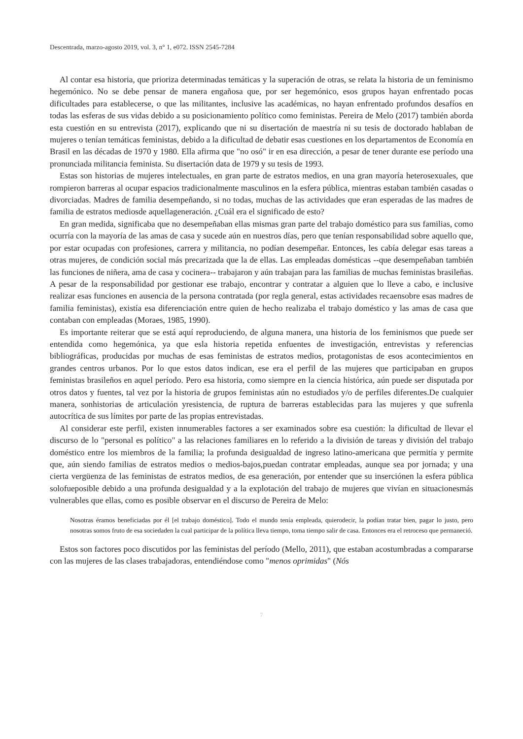Descentrada, marzo-agosto 2019, vol. 3, n° 1, e072. ISSN 2545-7284
Al contar esa historia, que prioriza determinadas temáticas y la superación de otras, se relata la historia de un feminismo hegemónico. No se debe pensar de manera engañosa que, por ser hegemónico, esos grupos hayan enfrentado pocas dificultades para establecerse, o que las militantes, inclusive las académicas, no hayan enfrentado profundos desafíos en todas las esferas de sus vidas debido a su posicionamiento político como feministas. Pereira de Melo (2017) también aborda esta cuestión en su entrevista (2017), explicando que ni su disertación de maestría ni su tesis de doctorado hablaban de mujeres o tenían temáticas feministas, debido a la dificultad de debatir esas cuestiones en los departamentos de Economía en Brasil en las décadas de 1970 y 1980. Ella afirma que "no osó" ir en esa dirección, a pesar de tener durante ese período una pronunciada militancia feminista. Su disertación data de 1979 y su tesis de 1993.
Estas son historias de mujeres intelectuales, en gran parte de estratos medios, en una gran mayoría heterosexuales, que rompieron barreras al ocupar espacios tradicionalmente masculinos en la esfera pública, mientras estaban también casadas o divorciadas. Madres de familia desempeñando, si no todas, muchas de las actividades que eran esperadas de las madres de familia de estratos mediosde aquellageneración. ¿Cuál era el significado de esto?
En gran medida, significaba que no desempeñaban ellas mismas gran parte del trabajo doméstico para sus familias, como ocurría con la mayoría de las amas de casa y sucede aún en nuestros días, pero que tenían responsabilidad sobre aquello que, por estar ocupadas con profesiones, carrera y militancia, no podían desempeñar. Entonces, les cabía delegar esas tareas a otras mujeres, de condición social más precarizada que la de ellas. Las empleadas domésticas --que desempeñaban también las funciones de niñera, ama de casa y cocinera-- trabajaron y aún trabajan para las familias de muchas feministas brasileñas. A pesar de la responsabilidad por gestionar ese trabajo, encontrar y contratar a alguien que lo lleve a cabo, e inclusive realizar esas funciones en ausencia de la persona contratada (por regla general, estas actividades recaensobre esas madres de familia feministas), existía esa diferenciación entre quien de hecho realizaba el trabajo doméstico y las amas de casa que contaban con empleadas (Moraes, 1985, 1990).
Es importante reiterar que se está aquí reproduciendo, de alguna manera, una historia de los feminismos que puede ser entendida como hegemónica, ya que esla historia repetida enfuentes de investigación, entrevistas y referencias bibliográficas, producidas por muchas de esas feministas de estratos medios, protagonistas de esos acontecimientos en grandes centros urbanos. Por lo que estos datos indican, ese era el perfil de las mujeres que participaban en grupos feministas brasileños en aquel período. Pero esa historia, como siempre en la ciencia histórica, aún puede ser disputada por otros datos y fuentes, tal vez por la historia de grupos feministas aún no estudiados y/o de perfiles diferentes.De cualquier manera, sonhistorias de articulación yresistencia, de ruptura de barreras establecidas para las mujeres y que sufrenla autocrítica de sus límites por parte de las propias entrevistadas.
Al considerar este perfil, existen innumerables factores a ser examinados sobre esa cuestión: la dificultad de llevar el discurso de lo "personal es político" a las relaciones familiares en lo referido a la división de tareas y división del trabajo doméstico entre los miembros de la familia; la profunda desigualdad de ingreso latino-americana que permitía y permite que, aún siendo familias de estratos medios o medios-bajos,puedan contratar empleadas, aunque sea por jornada; y una cierta vergüenza de las feministas de estratos medios, de esa generación, por entender que su inserciónen la esfera pública solofueposible debido a una profunda desigualdad y a la explotación del trabajo de mujeres que vivían en situacionesmás vulnerables que ellas, como es posible observar en el discurso de Pereira de Melo:
Nosotras éramos beneficiadas por él [el trabajo doméstico]. Todo el mundo tenía empleada, quierodecir, la podían tratar bien, pagar lo justo, pero nosotras somos fruto de esa sociedaden la cual participar de la política lleva tiempo, toma tiempo salir de casa. Entonces era el retroceso que permaneció.
Estos son factores poco discutidos por las feministas del período (Mello, 2011), que estaban acostumbradas a compararse con las mujeres de las clases trabajadoras, entendiéndose como "menos oprimidas" (Nós
7